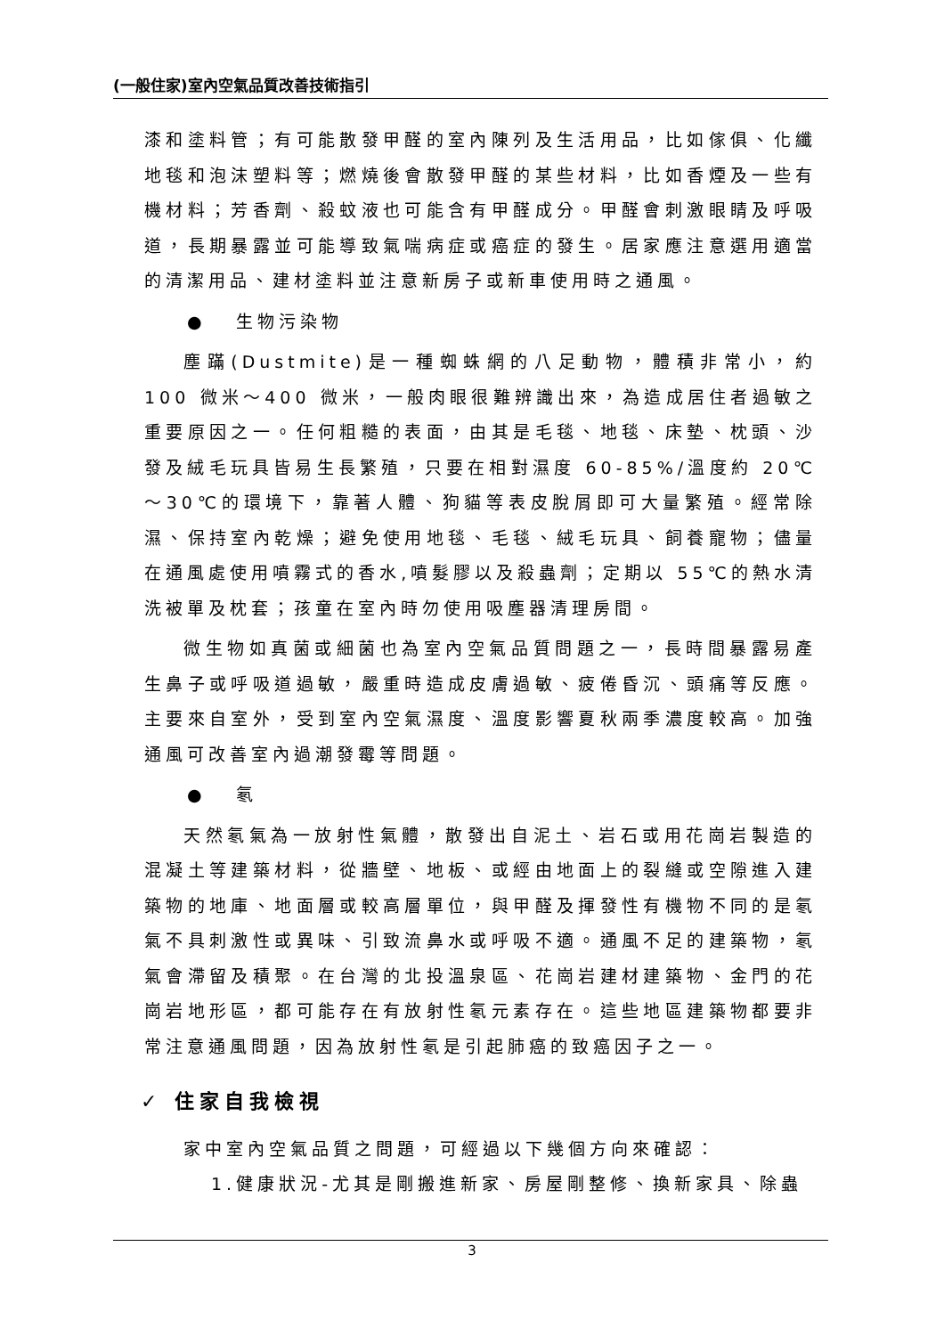(一般住家)室內空氣品質改善技術指引
漆和塗料管；有可能散發甲醛的室內陳列及生活用品，比如傢俱、化纖地毯和泡沫塑料等；燃燒後會散發甲醛的某些材料，比如香煙及一些有機材料；芳香劑、殺蚊液也可能含有甲醛成分。甲醛會刺激眼睛及呼吸道，長期暴露並可能導致氣喘病症或癌症的發生。居家應注意選用適當的清潔用品、建材塗料並注意新房子或新車使用時之通風。
● 生物污染物
塵蹣(Dustmite)是一種蜘蛛網的八足動物，體積非常小，約 100 微米～400 微米，一般肉眼很難辨識出來，為造成居住者過敏之重要原因之一。任何粗糙的表面，由其是毛毯、地毯、床墊、枕頭、沙發及絨毛玩具皆易生長繁殖，只要在相對濕度 60-85%/溫度約 20℃～30℃的環境下，靠著人體、狗貓等表皮脫屑即可大量繁殖。經常除濕、保持室內乾燥；避免使用地毯、毛毯、絨毛玩具、飼養寵物；儘量在通風處使用噴霧式的香水,噴髮膠以及殺蟲劑；定期以 55℃的熱水清洗被單及枕套；孩童在室內時勿使用吸塵器清理房間。
微生物如真菌或細菌也為室內空氣品質問題之一，長時間暴露易產生鼻子或呼吸道過敏，嚴重時造成皮膚過敏、疲倦昏沉、頭痛等反應。主要來自室外，受到室內空氣濕度、溫度影響夏秋兩季濃度較高。加強通風可改善室內過潮發霉等問題。
● 氡
天然氡氣為一放射性氣體，散發出自泥土、岩石或用花崗岩製造的混凝土等建築材料，從牆壁、地板、或經由地面上的裂縫或空隙進入建築物的地庫、地面層或較高層單位，與甲醛及揮發性有機物不同的是氡氣不具刺激性或異味、引致流鼻水或呼吸不適。通風不足的建築物，氡氣會滯留及積聚。在台灣的北投溫泉區、花崗岩建材建築物、金門的花崗岩地形區，都可能存在有放射性氡元素存在。這些地區建築物都要非常注意通風問題，因為放射性氡是引起肺癌的致癌因子之一。
✓ 住家自我檢視
家中室內空氣品質之問題，可經過以下幾個方向來確認：
1.健康狀況-尤其是剛搬進新家、房屋剛整修、換新家具、除蟲
3